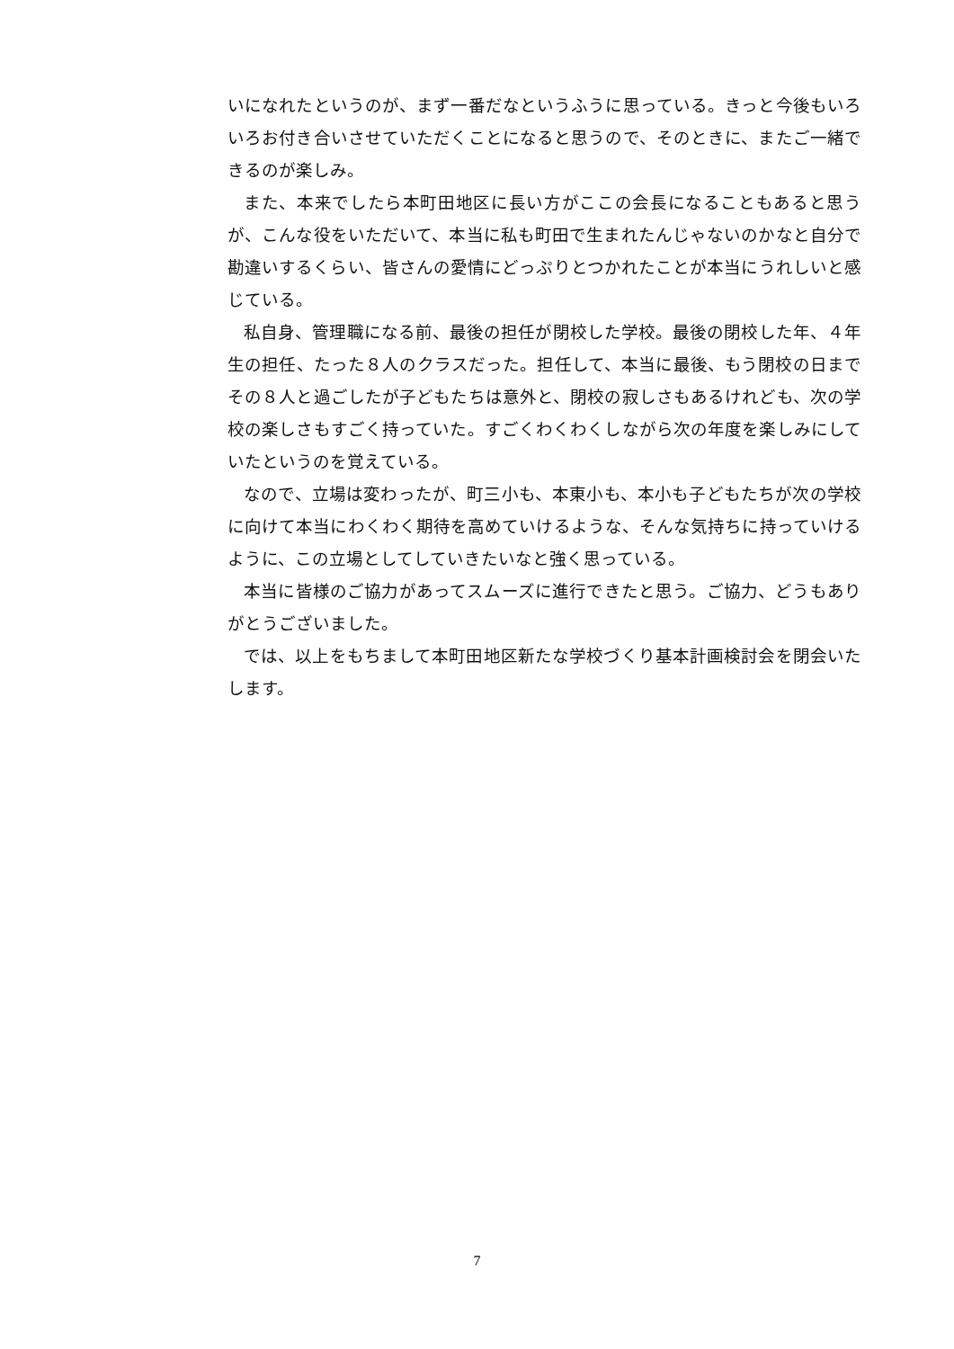いになれたというのが、まず一番だなというふうに思っている。きっと今後もいろいろお付き合いさせていただくことになると思うので、そのときに、またご一緒できるのが楽しみ。
また、本来でしたら本町田地区に長い方がここの会長になることもあると思うが、こんな役をいただいて、本当に私も町田で生まれたんじゃないのかなと自分で勘違いするくらい、皆さんの愛情にどっぷりとつかれたことが本当にうれしいと感じている。
私自身、管理職になる前、最後の担任が閉校した学校。最後の閉校した年、４年生の担任、たった８人のクラスだった。担任して、本当に最後、もう閉校の日までその８人と過ごしたが子どもたちは意外と、閉校の寂しさもあるけれども、次の学校の楽しさもすごく持っていた。すごくわくわくしながら次の年度を楽しみにしていたというのを覚えている。
なので、立場は変わったが、町三小も、本東小も、本小も子どもたちが次の学校に向けて本当にわくわく期待を高めていけるような、そんな気持ちに持っていけるように、この立場としてしていきたいなと強く思っている。
本当に皆様のご協力があってスムーズに進行できたと思う。ご協力、どうもありがとうございました。
では、以上をもちまして本町田地区新たな学校づくり基本計画検討会を閉会いたします。
7